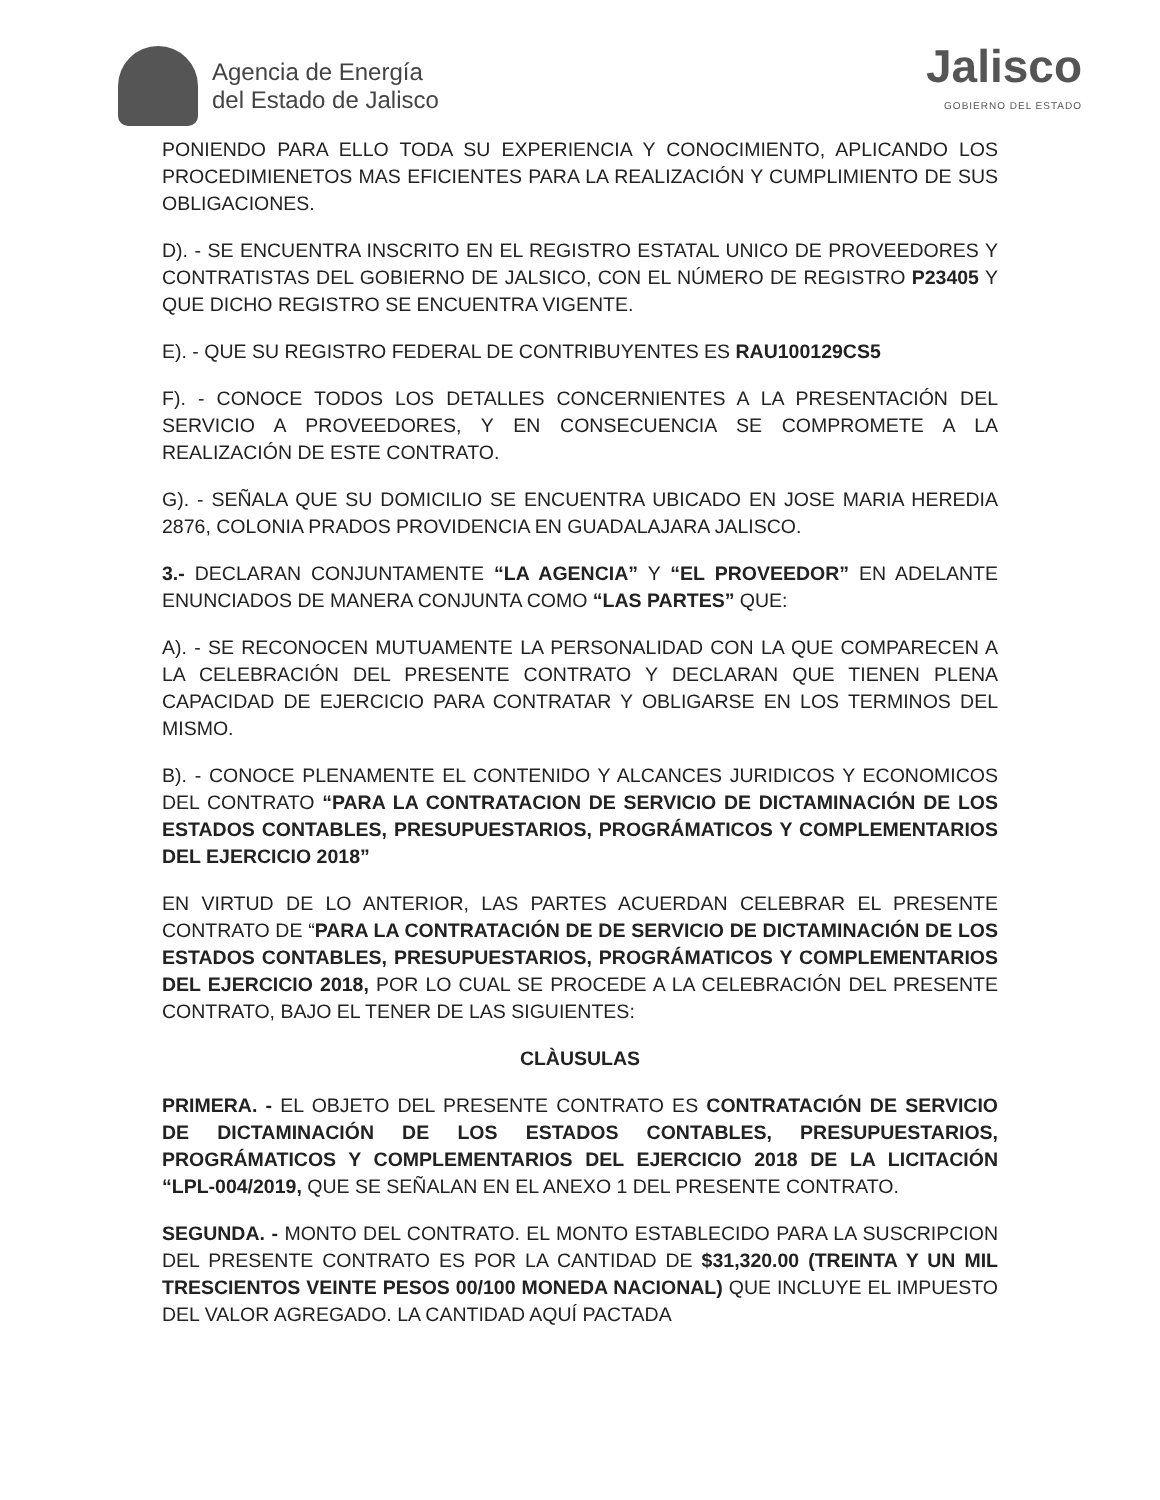Agencia de Energía
del Estado de Jalisco
Jalisco
GOBIERNO DEL ESTADO
PONIENDO PARA ELLO TODA SU EXPERIENCIA Y CONOCIMIENTO, APLICANDO LOS PROCEDIMIENETOS MAS EFICIENTES PARA LA REALIZACIÓN Y CUMPLIMIENTO DE SUS OBLIGACIONES.
D). - SE ENCUENTRA INSCRITO EN EL REGISTRO ESTATAL UNICO DE PROVEEDORES Y CONTRATISTAS DEL GOBIERNO DE JALSICO, CON EL NÚMERO DE REGISTRO P23405 Y QUE DICHO REGISTRO SE ENCUENTRA VIGENTE.
E). - QUE SU REGISTRO FEDERAL DE CONTRIBUYENTES ES RAU100129CS5
F). - CONOCE TODOS LOS DETALLES CONCERNIENTES A LA PRESENTACIÓN DEL SERVICIO A PROVEEDORES, Y EN CONSECUENCIA SE COMPROMETE A LA REALIZACIÓN DE ESTE CONTRATO.
G). - SEÑALA QUE SU DOMICILIO SE ENCUENTRA UBICADO EN JOSE MARIA HEREDIA 2876, COLONIA PRADOS PROVIDENCIA EN GUADALAJARA JALISCO.
3.- DECLARAN CONJUNTAMENTE “LA AGENCIA” Y “EL PROVEEDOR” EN ADELANTE ENUNCIADOS DE MANERA CONJUNTA COMO “LAS PARTES” QUE:
A). - SE RECONOCEN MUTUAMENTE LA PERSONALIDAD CON LA QUE COMPARECEN A LA CELEBRACIÓN DEL PRESENTE CONTRATO Y DECLARAN QUE TIENEN PLENA CAPACIDAD DE EJERCICIO PARA CONTRATAR Y OBLIGARSE EN LOS TERMINOS DEL MISMO.
B). - CONOCE PLENAMENTE EL CONTENIDO Y ALCANCES JURIDICOS Y ECONOMICOS DEL CONTRATO “PARA LA CONTRATACION DE SERVICIO DE DICTAMINACIÓN DE LOS ESTADOS CONTABLES, PRESUPUESTARIOS, PROGRÁMATICOS Y COMPLEMENTARIOS DEL EJERCICIO 2018”
EN VIRTUD DE LO ANTERIOR, LAS PARTES ACUERDAN CELEBRAR EL PRESENTE CONTRATO DE “PARA LA CONTRATACIÓN DE DE SERVICIO DE DICTAMINACIÓN DE LOS ESTADOS CONTABLES, PRESUPUESTARIOS, PROGRÁMATICOS Y COMPLEMENTARIOS DEL EJERCICIO 2018, POR LO CUAL SE PROCEDE A LA CELEBRACIÓN DEL PRESENTE CONTRATO, BAJO EL TENER DE LAS SIGUIENTES:
CLÀUSULAS
PRIMERA. - EL OBJETO DEL PRESENTE CONTRATO ES CONTRATACIÓN DE SERVICIO DE DICTAMINACIÓN DE LOS ESTADOS CONTABLES, PRESUPUESTARIOS, PROGRÁMATICOS Y COMPLEMENTARIOS DEL EJERCICIO 2018 DE LA LICITACIÓN “LPL-004/2019, QUE SE SEÑALAN EN EL ANEXO 1 DEL PRESENTE CONTRATO.
SEGUNDA. - MONTO DEL CONTRATO. EL MONTO ESTABLECIDO PARA LA SUSCRIPCION DEL PRESENTE CONTRATO ES POR LA CANTIDAD DE $31,320.00 (TREINTA Y UN MIL TRESCIENTOS VEINTE PESOS 00/100 MONEDA NACIONAL) QUE INCLUYE EL IMPUESTO DEL VALOR AGREGADO. LA CANTIDAD AQUÍ PACTADA